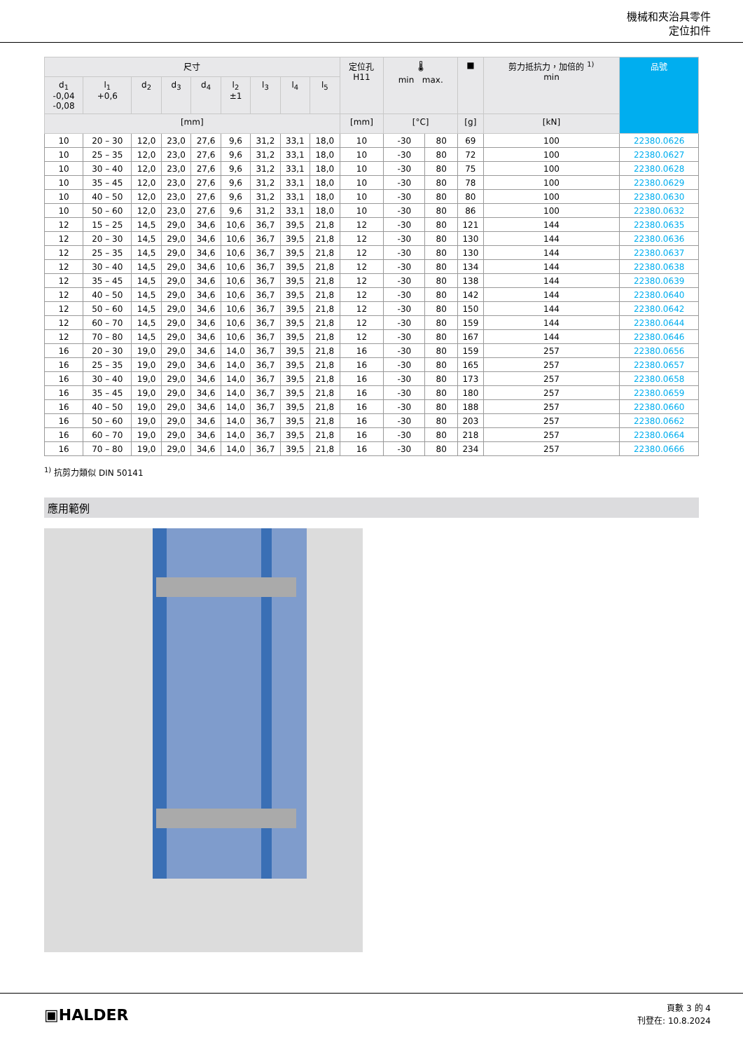機械和夾治具零件
定位扣件
| 尺寸 | | | | | | | | | 定位孔 H11 | 🌡 min max. | | ■ | 剪力抵抗力，加倍的 <sup>1)</sup> min | 品號 |
| --- | --- | --- | --- | --- | --- | --- | --- | --- | --- | --- | --- | --- | --- | --- |
| d<sub>1</sub> -0,04 -0,08 | l<sub>1</sub> +0,6 | d<sub>2</sub> | d<sub>3</sub> | d<sub>4</sub> | l<sub>2</sub> ±1 | l<sub>3</sub> | l<sub>4</sub> | l<sub>5</sub> | | | | | | |
| [mm] | | | | | | | | | [mm] | [°C] | | [g] | [kN] | |
| 10 | 20 – 30 | 12,0 | 23,0 | 27,6 | 9,6 | 31,2 | 33,1 | 18,0 | 10 | -30 | 80 | 69 | 100 | 22380.0626 |
| 10 | 25 – 35 | 12,0 | 23,0 | 27,6 | 9,6 | 31,2 | 33,1 | 18,0 | 10 | -30 | 80 | 72 | 100 | 22380.0627 |
| 10 | 30 – 40 | 12,0 | 23,0 | 27,6 | 9,6 | 31,2 | 33,1 | 18,0 | 10 | -30 | 80 | 75 | 100 | 22380.0628 |
| 10 | 35 – 45 | 12,0 | 23,0 | 27,6 | 9,6 | 31,2 | 33,1 | 18,0 | 10 | -30 | 80 | 78 | 100 | 22380.0629 |
| 10 | 40 – 50 | 12,0 | 23,0 | 27,6 | 9,6 | 31,2 | 33,1 | 18,0 | 10 | -30 | 80 | 80 | 100 | 22380.0630 |
| 10 | 50 – 60 | 12,0 | 23,0 | 27,6 | 9,6 | 31,2 | 33,1 | 18,0 | 10 | -30 | 80 | 86 | 100 | 22380.0632 |
| 12 | 15 – 25 | 14,5 | 29,0 | 34,6 | 10,6 | 36,7 | 39,5 | 21,8 | 12 | -30 | 80 | 121 | 144 | 22380.0635 |
| 12 | 20 – 30 | 14,5 | 29,0 | 34,6 | 10,6 | 36,7 | 39,5 | 21,8 | 12 | -30 | 80 | 130 | 144 | 22380.0636 |
| 12 | 25 – 35 | 14,5 | 29,0 | 34,6 | 10,6 | 36,7 | 39,5 | 21,8 | 12 | -30 | 80 | 130 | 144 | 22380.0637 |
| 12 | 30 – 40 | 14,5 | 29,0 | 34,6 | 10,6 | 36,7 | 39,5 | 21,8 | 12 | -30 | 80 | 134 | 144 | 22380.0638 |
| 12 | 35 – 45 | 14,5 | 29,0 | 34,6 | 10,6 | 36,7 | 39,5 | 21,8 | 12 | -30 | 80 | 138 | 144 | 22380.0639 |
| 12 | 40 – 50 | 14,5 | 29,0 | 34,6 | 10,6 | 36,7 | 39,5 | 21,8 | 12 | -30 | 80 | 142 | 144 | 22380.0640 |
| 12 | 50 – 60 | 14,5 | 29,0 | 34,6 | 10,6 | 36,7 | 39,5 | 21,8 | 12 | -30 | 80 | 150 | 144 | 22380.0642 |
| 12 | 60 – 70 | 14,5 | 29,0 | 34,6 | 10,6 | 36,7 | 39,5 | 21,8 | 12 | -30 | 80 | 159 | 144 | 22380.0644 |
| 12 | 70 – 80 | 14,5 | 29,0 | 34,6 | 10,6 | 36,7 | 39,5 | 21,8 | 12 | -30 | 80 | 167 | 144 | 22380.0646 |
| 16 | 20 – 30 | 19,0 | 29,0 | 34,6 | 14,0 | 36,7 | 39,5 | 21,8 | 16 | -30 | 80 | 159 | 257 | 22380.0656 |
| 16 | 25 – 35 | 19,0 | 29,0 | 34,6 | 14,0 | 36,7 | 39,5 | 21,8 | 16 | -30 | 80 | 165 | 257 | 22380.0657 |
| 16 | 30 – 40 | 19,0 | 29,0 | 34,6 | 14,0 | 36,7 | 39,5 | 21,8 | 16 | -30 | 80 | 173 | 257 | 22380.0658 |
| 16 | 35 – 45 | 19,0 | 29,0 | 34,6 | 14,0 | 36,7 | 39,5 | 21,8 | 16 | -30 | 80 | 180 | 257 | 22380.0659 |
| 16 | 40 – 50 | 19,0 | 29,0 | 34,6 | 14,0 | 36,7 | 39,5 | 21,8 | 16 | -30 | 80 | 188 | 257 | 22380.0660 |
| 16 | 50 – 60 | 19,0 | 29,0 | 34,6 | 14,0 | 36,7 | 39,5 | 21,8 | 16 | -30 | 80 | 203 | 257 | 22380.0662 |
| 16 | 60 – 70 | 19,0 | 29,0 | 34,6 | 14,0 | 36,7 | 39,5 | 21,8 | 16 | -30 | 80 | 218 | 257 | 22380.0664 |
| 16 | 70 – 80 | 19,0 | 29,0 | 34,6 | 14,0 | 36,7 | 39,5 | 21,8 | 16 | -30 | 80 | 234 | 257 | 22380.0666 |
<sup>1)</sup> 抗剪力類似 DIN 50141
應用範例
▣HALDER
頁數 3 的 4
刊登在: 10.8.2024